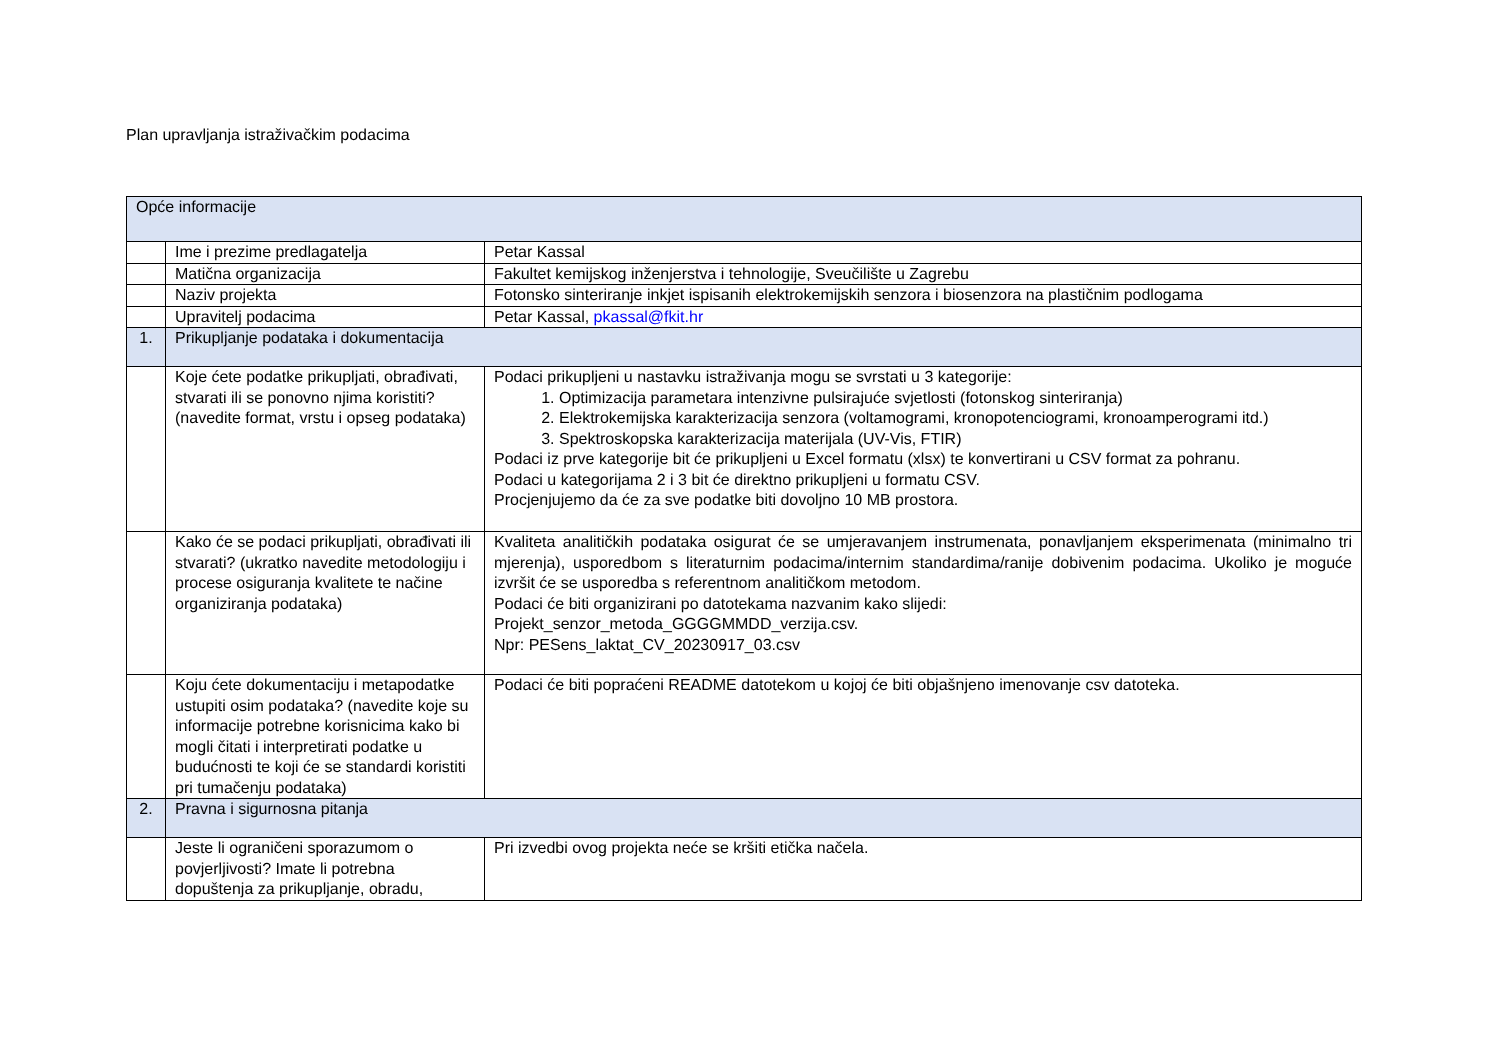Plan upravljanja istraživačkim podacima
| Opće informacije | | |
| | Ime i prezime predlagatelja | Petar Kassal |
| | Matična organizacija | Fakultet kemijskog inženjerstva i tehnologije, Sveučilište u Zagrebu |
| | Naziv projekta | Fotonsko sinteriranje inkjet ispisanih elektrokemijskih senzora i biosenzora na plastičnim podlogama |
| | Upravitelj podacima | Petar Kassal, pkassal@fkit.hr |
| 1. | Prikupljanje podataka i dokumentacija | |
| | Koje ćete podatke prikupljati, obrađivati, stvarati ili se ponovno njima koristiti? (navedite format, vrstu i opseg podataka) | Podaci prikupljeni u nastavku istraživanja mogu se svrstati u 3 kategorije: 1. Optimizacija parametara intenzivne pulsirajuće svjetlosti (fotonskog sinteriranja) 2. Elektrokemijska karakterizacija senzora (voltamogrami, kronopotenciogrami, kronoamperogrami itd.) 3. Spektroskopska karakterizacija materijala (UV-Vis, FTIR) Podaci iz prve kategorije bit će prikupljeni u Excel formatu (xlsx) te konvertirani u CSV format za pohranu. Podaci u kategorijama 2 i 3 bit će direktno prikupljeni u formatu CSV. Procjenjujemo da će za sve podatke biti dovoljno 10 MB prostora. |
| | Kako će se podaci prikupljati, obrađivati ili stvarati? (ukratko navedite metodologiju i procese osiguranja kvalitete te načine organiziranja podataka) | Kvaliteta analitičkih podataka osigurat će se umjeravanjem instrumenata, ponavljanjem eksperimenata (minimalno tri mjerenja), usporedbom s literaturnim podacima/internim standardima/ranije dobivenim podacima. Ukoliko je moguće izvršit će se usporedba s referentnom analitičkom metodom. Podaci će biti organizirani po datotekama nazvanim kako slijedi: Projekt_senzor_metoda_GGGGMMDD_verzija.csv. Npr: PESens_laktat_CV_20230917_03.csv |
| | Koju ćete dokumentaciju i metapodatke ustupiti osim podataka? (navedite koje su informacije potrebne korisnicima kako bi mogli čitati i interpretirati podatke u budućnosti te koji će se standardi koristiti pri tumačenju podataka) | Podaci će biti popraćeni README datotekom u kojoj će biti objašnjeno imenovanje csv datoteka. |
| 2. | Pravna i sigurnosna pitanja | |
| | Jeste li ograničeni sporazumom o povjerljivosti? Imate li potrebna dopuštenja za prikupljanje, obradu, | Pri izvedbi ovog projekta neće se kršiti etička načela. |